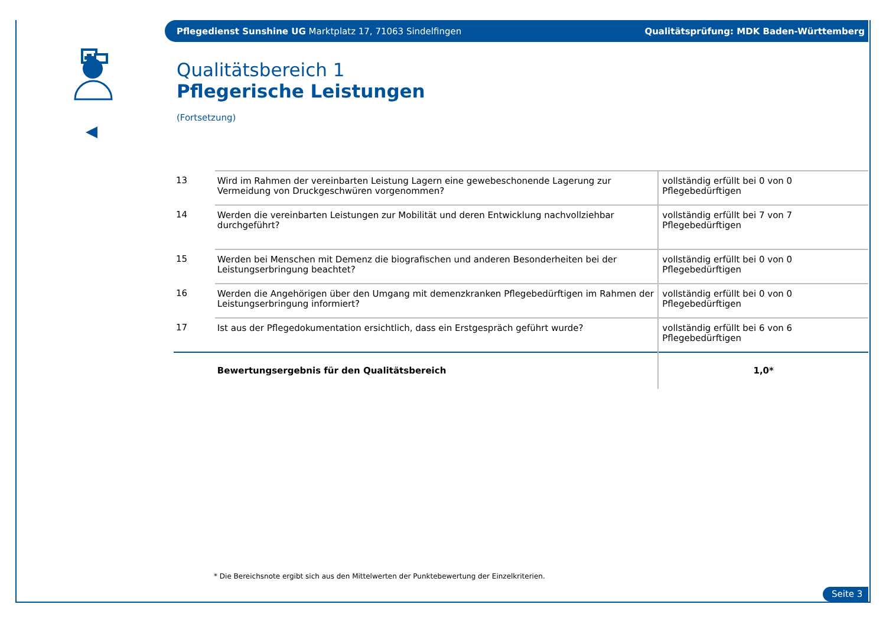Pflegedienst Sunshine UG Marktplatz 17, 71063 Sindelfingen Qualitätsprüfung: MDK Baden-Württemberg
Qualitätsbereich 1
Pflegerische Leistungen
(Fortsetzung)
| 13 | Wird im Rahmen der vereinbarten Leistung Lagern eine gewebeschonende Lagerung zur Vermeidung von Druckgeschwüren vorgenommen? | vollständig erfüllt bei 0 von 0 Pflegebedürftigen |
| 14 | Werden die vereinbarten Leistungen zur Mobilität und deren Entwicklung nachvollziehbar durchgeführt? | vollständig erfüllt bei 7 von 7 Pflegebedürftigen |
| 15 | Werden bei Menschen mit Demenz die biografischen und anderen Besonderheiten bei der Leistungserbringung beachtet? | vollständig erfüllt bei 0 von 0 Pflegebedürftigen |
| 16 | Werden die Angehörigen über den Umgang mit demenzkranken Pflegebedürftigen im Rahmen der Leistungserbringung informiert? | vollständig erfüllt bei 0 von 0 Pflegebedürftigen |
| 17 | Ist aus der Pflegedokumentation ersichtlich, dass ein Erstgespräch geführt wurde? | vollständig erfüllt bei 6 von 6 Pflegebedürftigen |
| | Bewertungsergebnis für den Qualitätsbereich | 1,0* |
* Die Bereichsnote ergibt sich aus den Mittelwerten der Punktebewertung der Einzelkriterien.
Seite 3